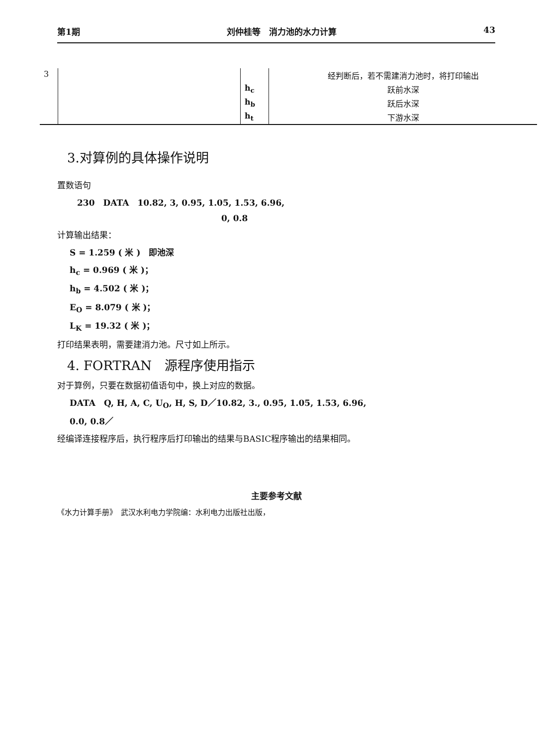第1期 刘仲桂等　消力池的水力计算 43
| 3 | | | 经判断后，若不需建消力池时，将打印输出 |
| | | h<sub>c</sub> | 跃前水深 |
| | | h<sub>b</sub> | 跃后水深 |
| | | h<sub>t</sub> | 下游水深 |
3.对算例的具体操作说明
置数语句
230　DATA　10.82, 3, 0.95, 1.05, 1.53, 6.96,
0, 0.8
计算输出结果：
S = 1.259 ( 米 )　即池深
h<sub>c</sub> = 0.969 ( 米 )；
h<sub>b</sub> = 4.502 ( 米 )；
E<sub>O</sub> = 8.079 ( 米 )；
L<sub>K</sub> = 19.32 ( 米 )；
打印结果表明，需要建消力池。尺寸如上所示。
4. FORTRAN　源程序使用指示
对于算例，只要在数据初值语句中，换上对应的数据。
DATA　Q, H, A, C, U<sub>O</sub>, H, S, D／10.82, 3., 0.95, 1.05, 1.53, 6.96,
0.0, 0.8／
经编译连接程序后，执行程序后打印输出的结果与BASIC程序输出的结果相同。
主要参考文献
《水力计算手册》　武汉水利电力学院编：水利电力出版社出版，